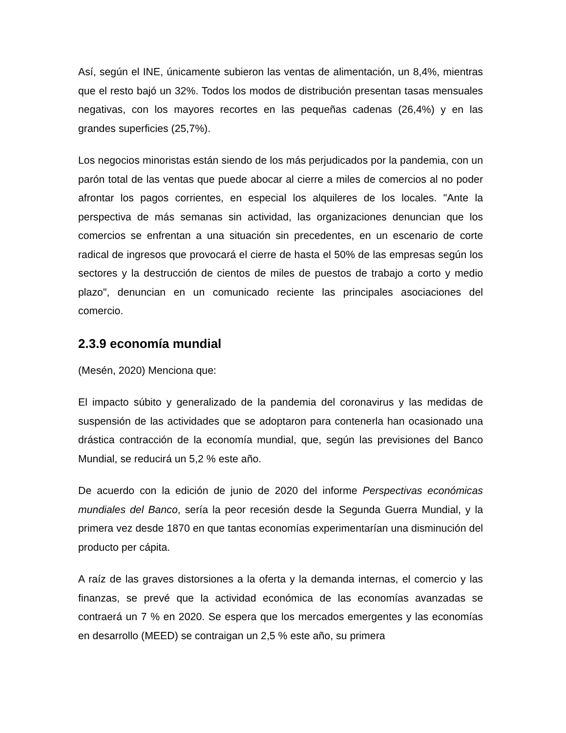Así, según el INE, únicamente subieron las ventas de alimentación, un 8,4%, mientras que el resto bajó un 32%. Todos los modos de distribución presentan tasas mensuales negativas, con los mayores recortes en las pequeñas cadenas (26,4%) y en las grandes superficies (25,7%).
Los negocios minoristas están siendo de los más perjudicados por la pandemia, con un parón total de las ventas que puede abocar al cierre a miles de comercios al no poder afrontar los pagos corrientes, en especial los alquileres de los locales. "Ante la perspectiva de más semanas sin actividad, las organizaciones denuncian que los comercios se enfrentan a una situación sin precedentes, en un escenario de corte radical de ingresos que provocará el cierre de hasta el 50% de las empresas según los sectores y la destrucción de cientos de miles de puestos de trabajo a corto y medio plazo", denuncian en un comunicado reciente las principales asociaciones del comercio.
2.3.9 economía mundial
(Mesén, 2020) Menciona que:
El impacto súbito y generalizado de la pandemia del coronavirus y las medidas de suspensión de las actividades que se adoptaron para contenerla han ocasionado una drástica contracción de la economía mundial, que, según las previsiones del Banco Mundial, se reducirá un 5,2 % este año.
De acuerdo con la edición de junio de 2020 del informe Perspectivas económicas mundiales del Banco, sería la peor recesión desde la Segunda Guerra Mundial, y la primera vez desde 1870 en que tantas economías experimentarían una disminución del producto per cápita.
A raíz de las graves distorsiones a la oferta y la demanda internas, el comercio y las finanzas, se prevé que la actividad económica de las economías avanzadas se contraerá un 7 % en 2020. Se espera que los mercados emergentes y las economías en desarrollo (MEED) se contraigan un 2,5 % este año, su primera